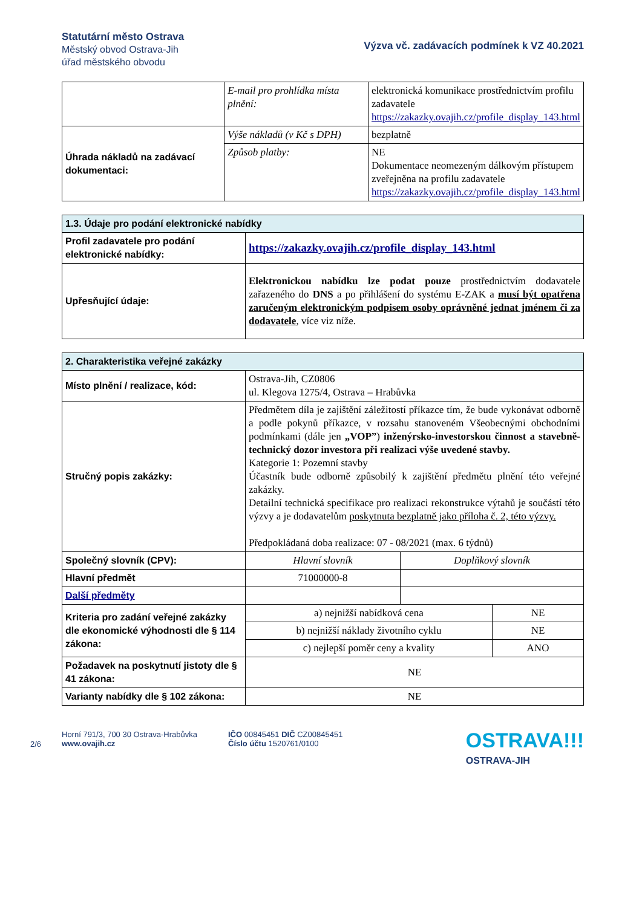Statutární město Ostrava
Městský obvod Ostrava-Jih
úřad městského obvodu
Výzva vč. zadávacích podmínek k VZ 40.2021
| | E-mail pro prohlídka místa plnění: | elektronická komunikace prostřednictvím profilu zadavatele https://zakazky.ovajih.cz/profile_display_143.html |
| Úhrada nákladů na zadávací dokumentaci: | Výše nákladů (v Kč s DPH) | bezplatně |
| | Způsob platby: | NE Dokumentace neomezeným dálkovým přístupem zveřejněna na profilu zadavatele https://zakazky.ovajih.cz/profile_display_143.html |
| 1.3. Údaje pro podání elektronické nabídky | |
| --- | --- |
| Profil zadavatele pro podání elektronické nabídky: | https://zakazky.ovajih.cz/profile_display_143.html |
| Upřesňující údaje: | Elektronickou nabídku lze podat pouze prostřednictvím dodavatele zařazeného do DNS a po přihlášení do systému E-ZAK a musí být opatřena zaručeným elektronickým podpisem osoby oprávněné jednat jménem či za dodavatele , více viz níže. |
| 2. Charakteristika veřejné zakázky | | |
| --- | --- | --- |
| Místo plnění / realizace, kód: | Ostrava-Jih, CZ0806 ul. Klegova 1275/4, Ostrava – Hrabůvka | |
| Stručný popis zakázky: | Předmětem díla je zajištění záležitostí příkazce tím, že bude vykonávat odborně a podle pokynů příkazce, v rozsahu stanoveném Všeobecnými obchodními podmínkami (dále jen „VOP” ) inženýrsko-investorskou činnost a stavebně-technický dozor investora při realizaci výše uvedené stavby. Kategorie 1: Pozemní stavby Účastník bude odborně způsobilý k zajištění předmětu plnění této veřejné zakázky. Detailní technická specifikace pro realizaci rekonstrukce výtahů je součástí této výzvy a je dodavatelům poskytnuta bezplatně jako příloha č. 2, této výzvy. Předpokládaná doba realizace: 07 - 08/2021 (max. 6 týdnů) | |
| Společný slovník (CPV): | Hlavní slovník | Doplňkový slovník |
| Hlavní předmět | 71000000-8 | |
| Další předměty | | |
| Kriteria pro zadání veřejné zakázky dle ekonomické výhodnosti dle § 114 zákona: | a) nejnižší nabídková cena | NE |
| | b) nejnižší náklady životního cyklu | NE |
| | c) nejlepší poměr ceny a kvality | ANO |
| Požadavek na poskytnutí jistoty dle § 41 zákona: | NE | |
| Varianty nabídky dle § 102 zákona: | NE | |
2/6
Horní 791/3, 700 30 Ostrava-Hrabůvka
www.ovajih.cz
IČO 00845451 DIČ CZ00845451
Číslo účtu 1520761/0100
OSTRAVA!!!
OSTRAVA-JIH